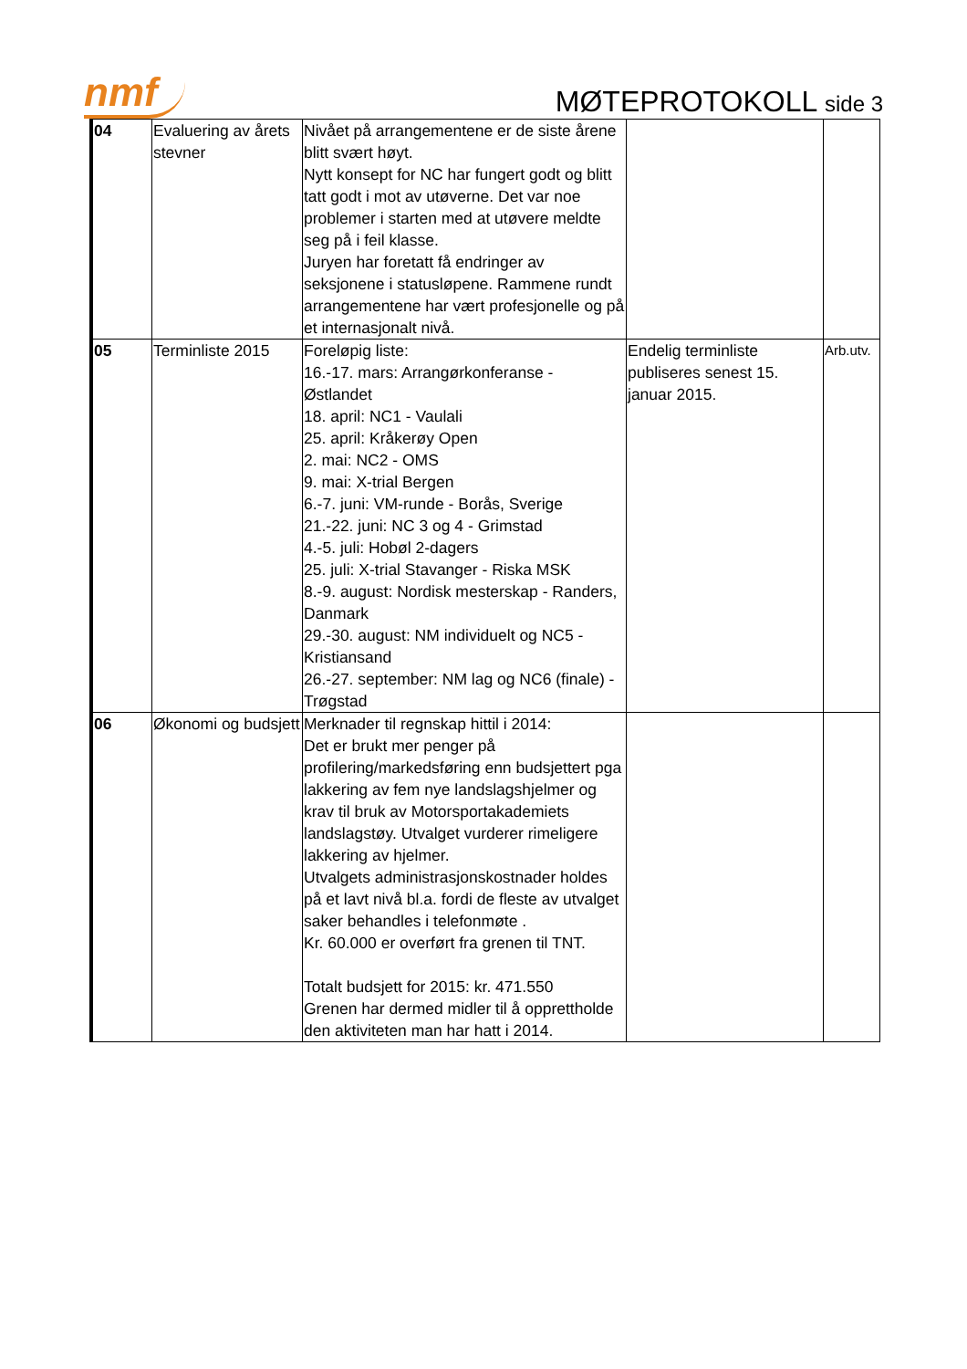nmf
MØTEPROTOKOLL side 3
| 04 | Evaluering av årets stevner | Nivået på arrangementene er de siste årene blitt svært høyt. Nytt konsept for NC har fungert godt og blitt tatt godt i mot av utøverne. Det var noe problemer i starten med at utøvere meldte seg på i feil klasse. Juryen har foretatt få endringer av seksjonene i statusløpene. Rammene rundt arrangementene har vært profesjonelle og på et internasjonalt nivå. | | |
| 05 | Terminliste 2015 | Foreløpig liste: 16.-17. mars: Arrangørkonferanse - Østlandet 18. april: NC1 - Vaulali 25. april: Kråkerøy Open 2. mai: NC2 - OMS 9. mai: X-trial Bergen 6.-7. juni: VM-runde - Borås, Sverige 21.-22. juni: NC 3 og 4 - Grimstad 4.-5. juli: Hobøl 2-dagers 25. juli: X-trial Stavanger - Riska MSK 8.-9. august: Nordisk mesterskap - Randers, Danmark 29.-30. august: NM individuelt og NC5 - Kristiansand 26.-27. september: NM lag og NC6 (finale) - Trøgstad | Endelig terminliste publiseres senest 15. januar 2015. | Arb.utv. |
| 06 | Økonomi og budsjett | Merknader til regnskap hittil i 2014: Det er brukt mer penger på profilering/markedsføring enn budsjettert pga lakkering av fem nye landslagshjelmer og krav til bruk av Motorsportakademiets landslagstøy. Utvalget vurderer rimeligere lakkering av hjelmer. Utvalgets administrasjonskostnader holdes på et lavt nivå bl.a. fordi de fleste av utvalget saker behandles i telefonmøte . Kr. 60.000 er overført fra grenen til TNT. Totalt budsjett for 2015: kr. 471.550 Grenen har dermed midler til å opprettholde den aktiviteten man har hatt i 2014. | | |